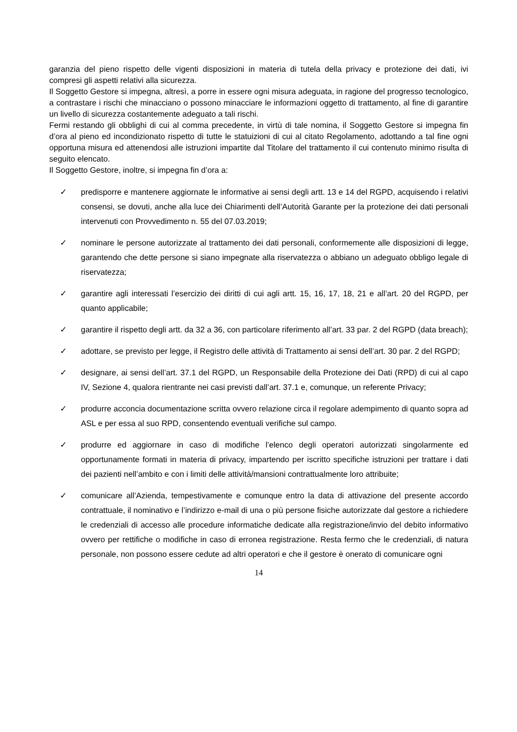garanzia del pieno rispetto delle vigenti disposizioni in materia di tutela della privacy e protezione dei dati, ivi compresi gli aspetti relativi alla sicurezza.
Il Soggetto Gestore si impegna, altresì, a porre in essere ogni misura adeguata, in ragione del progresso tecnologico, a contrastare i rischi che minacciano o possono minacciare le informazioni oggetto di trattamento, al fine di garantire un livello di sicurezza costantemente adeguato a tali rischi.
Fermi restando gli obblighi di cui al comma precedente, in virtù di tale nomina, il Soggetto Gestore si impegna fin d’ora al pieno ed incondizionato rispetto di tutte le statuizioni di cui al citato Regolamento, adottando a tal fine ogni opportuna misura ed attenendosi alle istruzioni impartite dal Titolare del trattamento il cui contenuto minimo risulta di seguito elencato.
Il Soggetto Gestore, inoltre, si impegna fin d’ora a:
✓ predisporre e mantenere aggiornate le informative ai sensi degli artt. 13 e 14 del RGPD, acquisendo i relativi consensi, se dovuti, anche alla luce dei Chiarimenti dell’Autorità Garante per la protezione dei dati personali intervenuti con Provvedimento n. 55 del 07.03.2019;
✓ nominare le persone autorizzate al trattamento dei dati personali, conformemente alle disposizioni di legge, garantendo che dette persone si siano impegnate alla riservatezza o abbiano un adeguato obbligo legale di riservatezza;
✓ garantire agli interessati l’esercizio dei diritti di cui agli artt. 15, 16, 17, 18, 21 e all’art. 20 del RGPD, per quanto applicabile;
✓ garantire il rispetto degli artt. da 32 a 36, con particolare riferimento all’art. 33 par. 2 del RGPD (data breach);
✓ adottare, se previsto per legge, il Registro delle attività di Trattamento ai sensi dell’art. 30 par. 2 del RGPD;
✓ designare, ai sensi dell’art. 37.1 del RGPD, un Responsabile della Protezione dei Dati (RPD) di cui al capo IV, Sezione 4, qualora rientrante nei casi previsti dall’art. 37.1 e, comunque, un referente Privacy;
✓ produrre acconcia documentazione scritta ovvero relazione circa il regolare adempimento di quanto sopra ad ASL e per essa al suo RPD, consentendo eventuali verifiche sul campo.
✓ produrre ed aggiornare in caso di modifiche l’elenco degli operatori autorizzati singolarmente ed opportunamente formati in materia di privacy, impartendo per iscritto specifiche istruzioni per trattare i dati dei pazienti nell’ambito e con i limiti delle attività/mansioni contrattualmente loro attribuite;
✓ comunicare all’Azienda, tempestivamente e comunque entro la data di attivazione del presente accordo contrattuale, il nominativo e l’indirizzo e-mail di una o più persone fisiche autorizzate dal gestore a richiedere le credenziali di accesso alle procedure informatiche dedicate alla registrazione/invio del debito informativo ovvero per rettifiche o modifiche in caso di erronea registrazione. Resta fermo che le credenziali, di natura personale, non possono essere cedute ad altri operatori e che il gestore è onerato di comunicare ogni
14